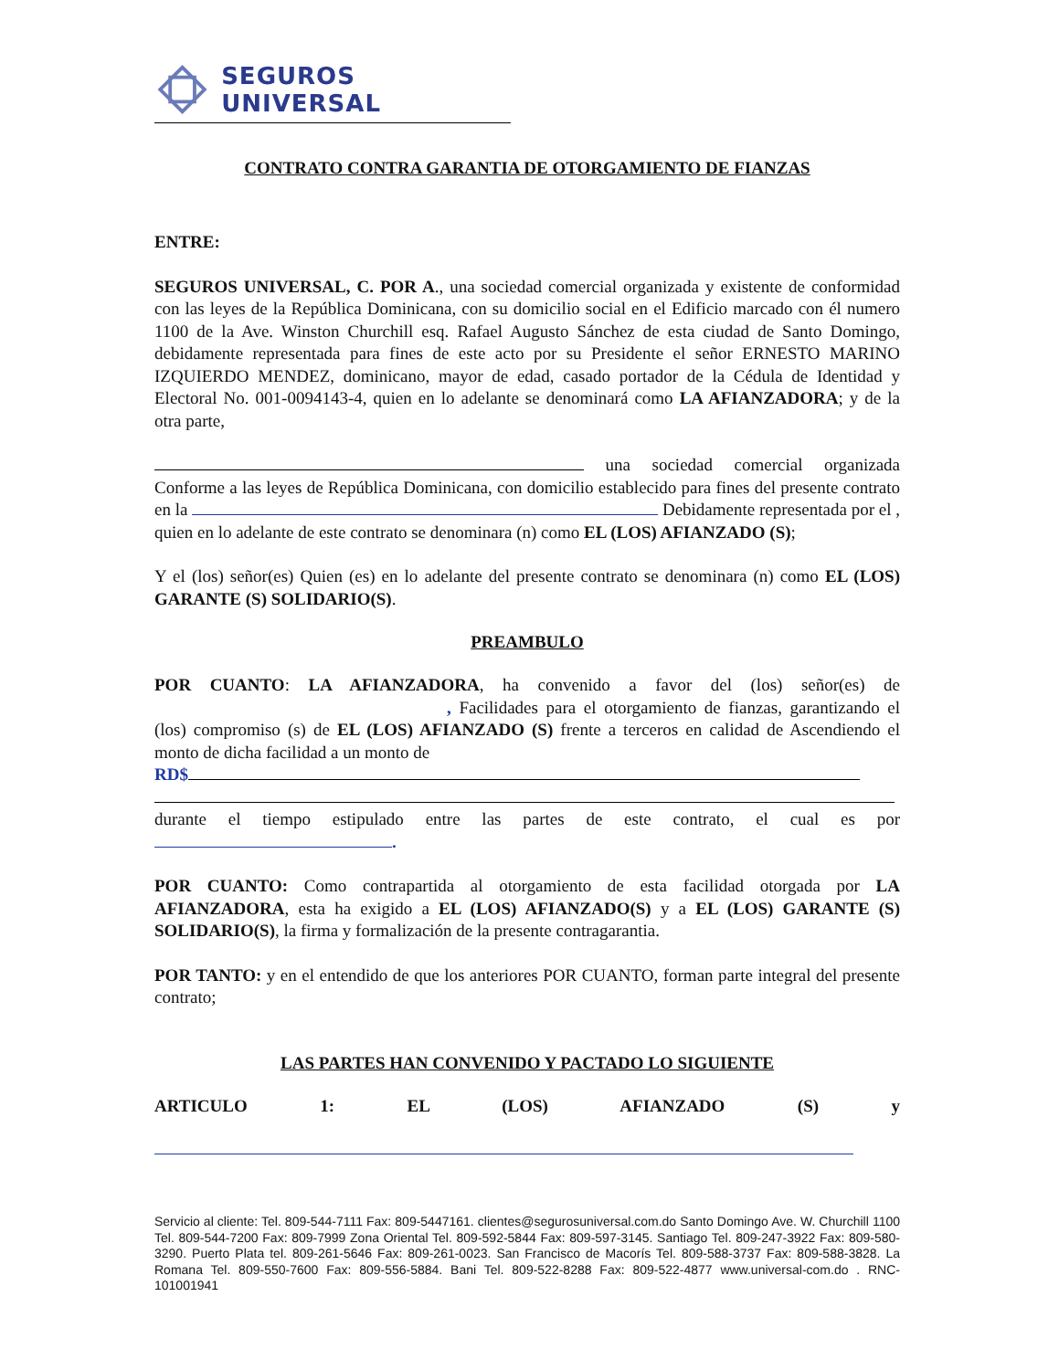SEGUROS UNIVERSAL
CONTRATO CONTRA GARANTIA DE OTORGAMIENTO DE FIANZAS
ENTRE:
SEGUROS UNIVERSAL, C. POR A., una sociedad comercial organizada y existente de conformidad con las leyes de la República Dominicana, con su domicilio social en el Edificio marcado con él numero 1100 de la Ave. Winston Churchill esq. Rafael Augusto Sánchez de esta ciudad de Santo Domingo, debidamente representada para fines de este acto por su Presidente el señor ERNESTO MARINO IZQUIERDO MENDEZ, dominicano, mayor de edad, casado portador de la Cédula de Identidad y Electoral No. 001-0094143-4, quien en lo adelante se denominará como LA AFIANZADORA; y de la otra parte,
una sociedad comercial organizada Conforme a las leyes de República Dominicana, con domicilio establecido para fines del presente contrato en la Debidamente representada por el , quien en lo adelante de este contrato se denominara (n) como EL (LOS) AFIANZADO (S);
Y el (los) señor(es) Quien (es) en lo adelante del presente contrato se denominara (n) como EL (LOS) GARANTE (S) SOLIDARIO(S).
PREAMBULO
POR CUANTO: LA AFIANZADORA, ha convenido a favor del (los) señor(es) de , Facilidades para el otorgamiento de fianzas, garantizando el (los) compromiso (s) de EL (LOS) AFIANZADO (S) frente a terceros en calidad de Ascendiendo el monto de dicha facilidad a un monto de
RD$
durante el tiempo estipulado entre las partes de este contrato, el cual es por .
POR CUANTO: Como contrapartida al otorgamiento de esta facilidad otorgada por LA AFIANZADORA, esta ha exigido a EL (LOS) AFIANZADO(S) y a EL (LOS) GARANTE (S) SOLIDARIO(S), la firma y formalización de la presente contragarantia.
POR TANTO: y en el entendido de que los anteriores POR CUANTO, forman parte integral del presente contrato;
LAS PARTES HAN CONVENIDO Y PACTADO LO SIGUIENTE
ARTICULO 1: EL (LOS) AFIANZADO (S) y
Servicio al cliente: Tel. 809-544-7111 Fax: 809-5447161. clientes@segurosuniversal.com.do Santo Domingo Ave. W. Churchill 1100 Tel. 809-544-7200 Fax: 809-7999 Zona Oriental Tel. 809-592-5844 Fax: 809-597-3145. Santiago Tel. 809-247-3922 Fax: 809-580-3290. Puerto Plata tel. 809-261-5646 Fax: 809-261-0023. San Francisco de Macorís Tel. 809-588-3737 Fax: 809-588-3828. La Romana Tel. 809-550-7600 Fax: 809-556-5884. Bani Tel. 809-522-8288 Fax: 809-522-4877 www.universal-com.do . RNC-101001941